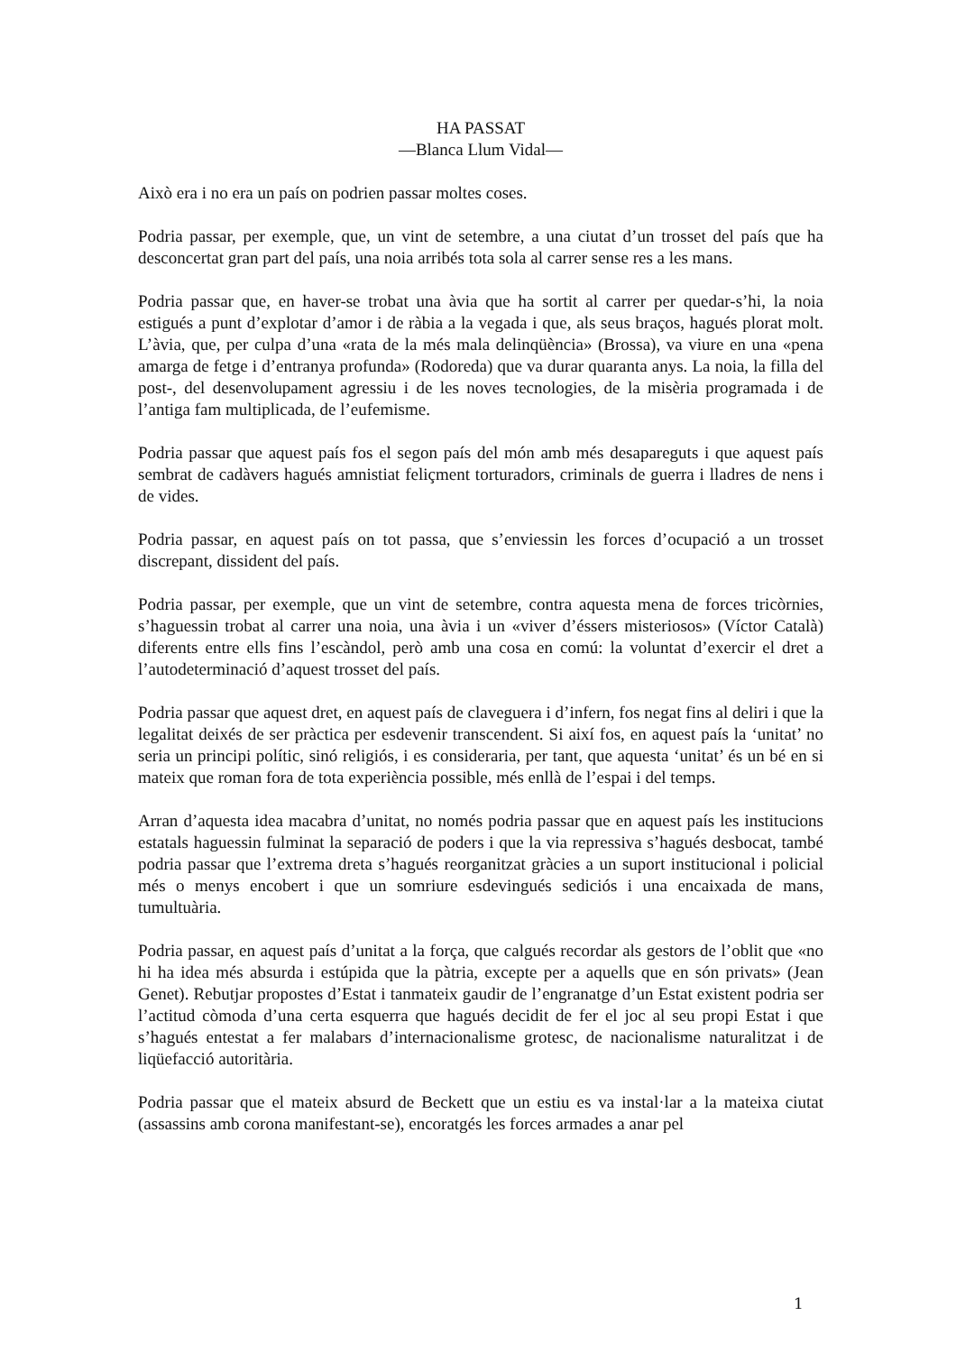HA PASSAT
—Blanca Llum Vidal—
Això era i no era un país on podrien passar moltes coses.
Podria passar, per exemple, que, un vint de setembre, a una ciutat d’un trosset del país que ha desconcertat gran part del país, una noia arribés tota sola al carrer sense res a les mans.
Podria passar que, en haver-se trobat una àvia que ha sortit al carrer per quedar-s’hi, la noia estigués a punt d’explotar d’amor i de ràbia a la vegada i que, als seus braços, hagués plorat molt. L’àvia, que, per culpa d’una «rata de la més mala delinqüència» (Brossa), va viure en una «pena amarga de fetge i d’entranya profunda» (Rodoreda) que va durar quaranta anys. La noia, la filla del post-, del desenvolupament agressiu i de les noves tecnologies, de la misèria programada i de l’antiga fam multiplicada, de l’eufemisme.
Podria passar que aquest país fos el segon país del món amb més desapareguts i que aquest país sembrat de cadàvers hagués amnistiat feliçment torturadors, criminals de guerra i lladres de nens i de vides.
Podria passar, en aquest país on tot passa, que s’enviessin les forces d’ocupació a un trosset discrepant, dissident del país.
Podria passar, per exemple, que un vint de setembre, contra aquesta mena de forces tricòrnies, s’haguessin trobat al carrer una noia, una àvia i un «viver d’éssers misteriosos» (Víctor Català) diferents entre ells fins l’escàndol, però amb una cosa en comú: la voluntat d’exercir el dret a l’autodeterminació d’aquest trosset del país.
Podria passar que aquest dret, en aquest país de claveguera i d’infern, fos negat fins al deliri i que la legalitat deixés de ser pràctica per esdevenir transcendent. Si així fos, en aquest país la ‘unitat’ no seria un principi polític, sinó religiós, i es consideraria, per tant, que aquesta ‘unitat’ és un bé en si mateix que roman fora de tota experiència possible, més enllà de l’espai i del temps.
Arran d’aquesta idea macabra d’unitat, no només podria passar que en aquest país les institucions estatals haguessin fulminat la separació de poders i que la via repressiva s’hagués desbocat, també podria passar que l’extrema dreta s’hagués reorganitzat gràcies a un suport institucional i policial més o menys encobert i que un somriure esdevingués sediciós i una encaixada de mans, tumultuària.
Podria passar, en aquest país d’unitat a la força, que calgués recordar als gestors de l’oblit que «no hi ha idea més absurda i estúpida que la pàtria, excepte per a aquells que en són privats» (Jean Genet). Rebutjar propostes d’Estat i tanmateix gaudir de l’engranatge d’un Estat existent podria ser l’actitud còmoda d’una certa esquerra que hagués decidit de fer el joc al seu propi Estat i que s’hagués entestat a fer malabars d’internacionalisme grotesc, de nacionalisme naturalitzat i de liqüefacció autoritària.
Podria passar que el mateix absurd de Beckett que un estiu es va instal·lar a la mateixa ciutat (assassins amb corona manifestant-se), encoratgés les forces armades a anar pel
1